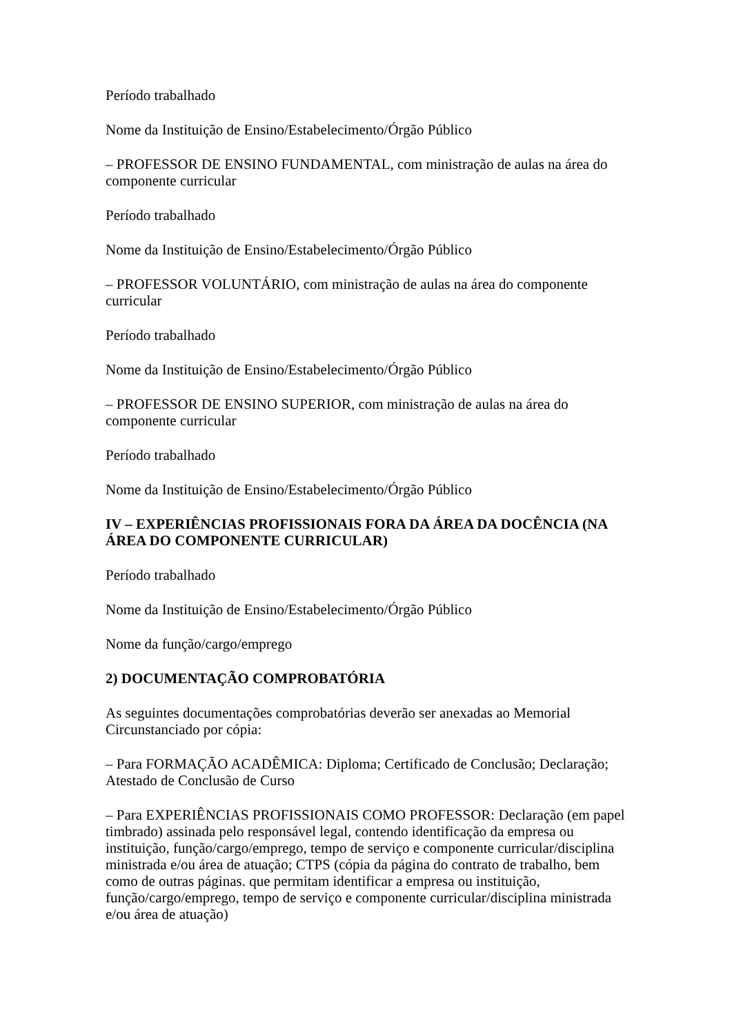Período trabalhado
Nome da Instituição de Ensino/Estabelecimento/Órgão Público
– PROFESSOR DE ENSINO FUNDAMENTAL, com ministração de aulas na área do componente curricular
Período trabalhado
Nome da Instituição de Ensino/Estabelecimento/Órgão Público
– PROFESSOR VOLUNTÁRIO, com ministração de aulas na área do componente curricular
Período trabalhado
Nome da Instituição de Ensino/Estabelecimento/Órgão Público
– PROFESSOR DE ENSINO SUPERIOR, com ministração de aulas na área do componente curricular
Período trabalhado
Nome da Instituição de Ensino/Estabelecimento/Órgão Público
IV – EXPERIÊNCIAS PROFISSIONAIS FORA DA ÁREA DA DOCÊNCIA (NA ÁREA DO COMPONENTE CURRICULAR)
Período trabalhado
Nome da Instituição de Ensino/Estabelecimento/Órgão Público
Nome da função/cargo/emprego
2) DOCUMENTAÇÃO COMPROBATÓRIA
As seguintes documentações comprobatórias deverão ser anexadas ao Memorial Circunstanciado por cópia:
– Para FORMAÇÃO ACADÊMICA: Diploma; Certificado de Conclusão; Declaração; Atestado de Conclusão de Curso
– Para EXPERIÊNCIAS PROFISSIONAIS COMO PROFESSOR: Declaração (em papel timbrado) assinada pelo responsável legal, contendo identificação da empresa ou instituição, função/cargo/emprego, tempo de serviço e componente curricular/disciplina ministrada e/ou área de atuação; CTPS (cópia da página do contrato de trabalho, bem como de outras páginas. que permitam identificar a empresa ou instituição, função/cargo/emprego, tempo de serviço e componente curricular/disciplina ministrada e/ou área de atuação)